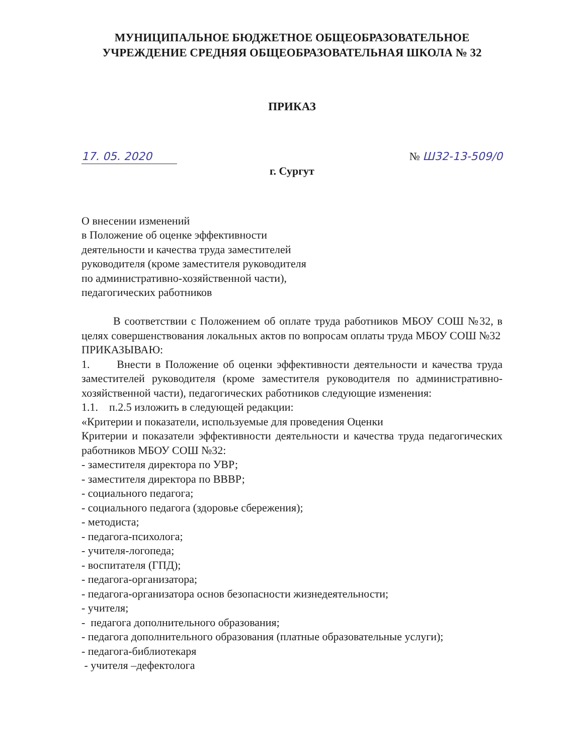МУНИЦИПАЛЬНОЕ БЮДЖЕТНОЕ ОБЩЕОБРАЗОВАТЕЛЬНОЕ
УЧРЕЖДЕНИЕ СРЕДНЯЯ ОБЩЕОБРАЗОВАТЕЛЬНАЯ ШКОЛА № 32
ПРИКАЗ
17. 05. 2020 № Ш32-13-509/0
г. Сургут
О внесении изменений
в Положение об оценке эффективности
деятельности и качества труда заместителей
руководителя (кроме заместителя руководителя
по административно-хозяйственной части),
педагогических работников
В соответствии с Положением об оплате труда работников МБОУ СОШ №32, в целях совершенствования локальных актов по вопросам оплаты труда МБОУ СОШ №32
ПРИКАЗЫВАЮ:
1. Внести в Положение об оценки эффективности деятельности и качества труда заместителей руководителя (кроме заместителя руководителя по административно-хозяйственной части), педагогических работников следующие изменения:
1.1. п.2.5 изложить в следующей редакции:
«Критерии и показатели, используемые для проведения Оценки
Критерии и показатели эффективности деятельности и качества труда педагогических работников МБОУ СОШ №32:
- заместителя директора по УВР;
- заместителя директора по ВВВР;
- социального педагога;
- социального педагога (здоровье сбережения);
- методиста;
- педагога-психолога;
- учителя-логопеда;
- воспитателя (ГПД);
- педагога-организатора;
- педагога-организатора основ безопасности жизнедеятельности;
- учителя;
- педагога дополнительного образования;
- педагога дополнительного образования (платные образовательные услуги);
- педагога-библиотекаря
- учителя –дефектолога